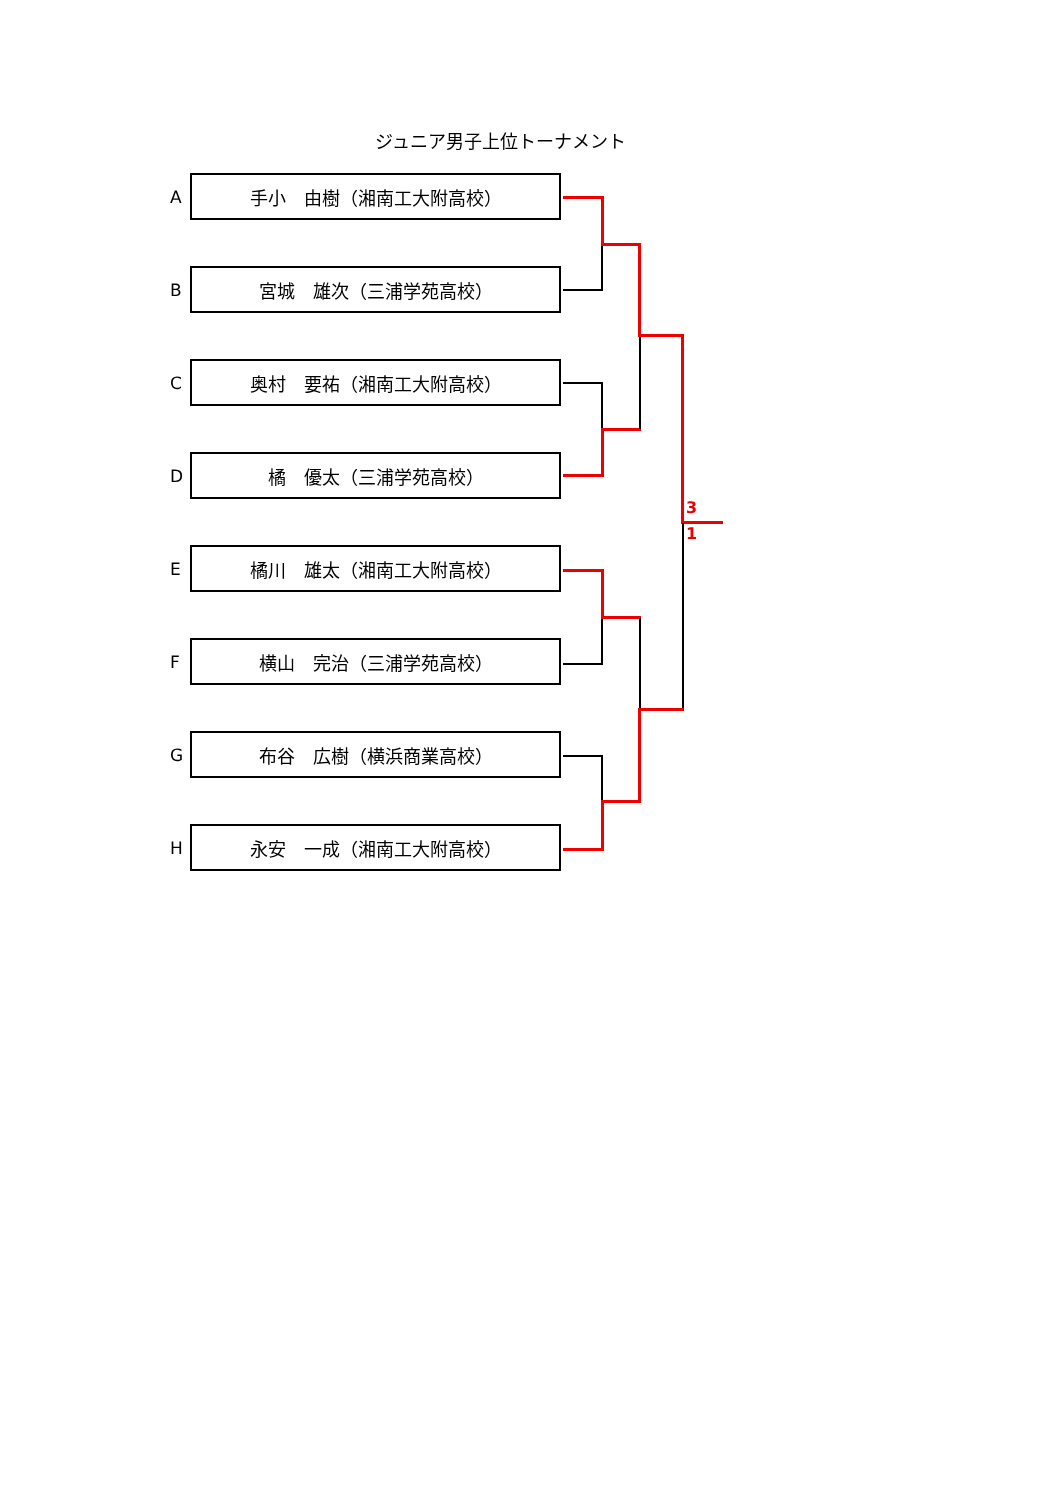ジュニア男子上位トーナメント
A
手小　由樹（湘南工大附高校）
B
宮城　雄次（三浦学苑高校）
C
奥村　要祐（湘南工大附高校）
D
橘　優太（三浦学苑高校）
E
橘川　雄太（湘南工大附高校）
F
横山　完治（三浦学苑高校）
G
布谷　広樹（横浜商業高校）
H
永安　一成（湘南工大附高校）
3
1